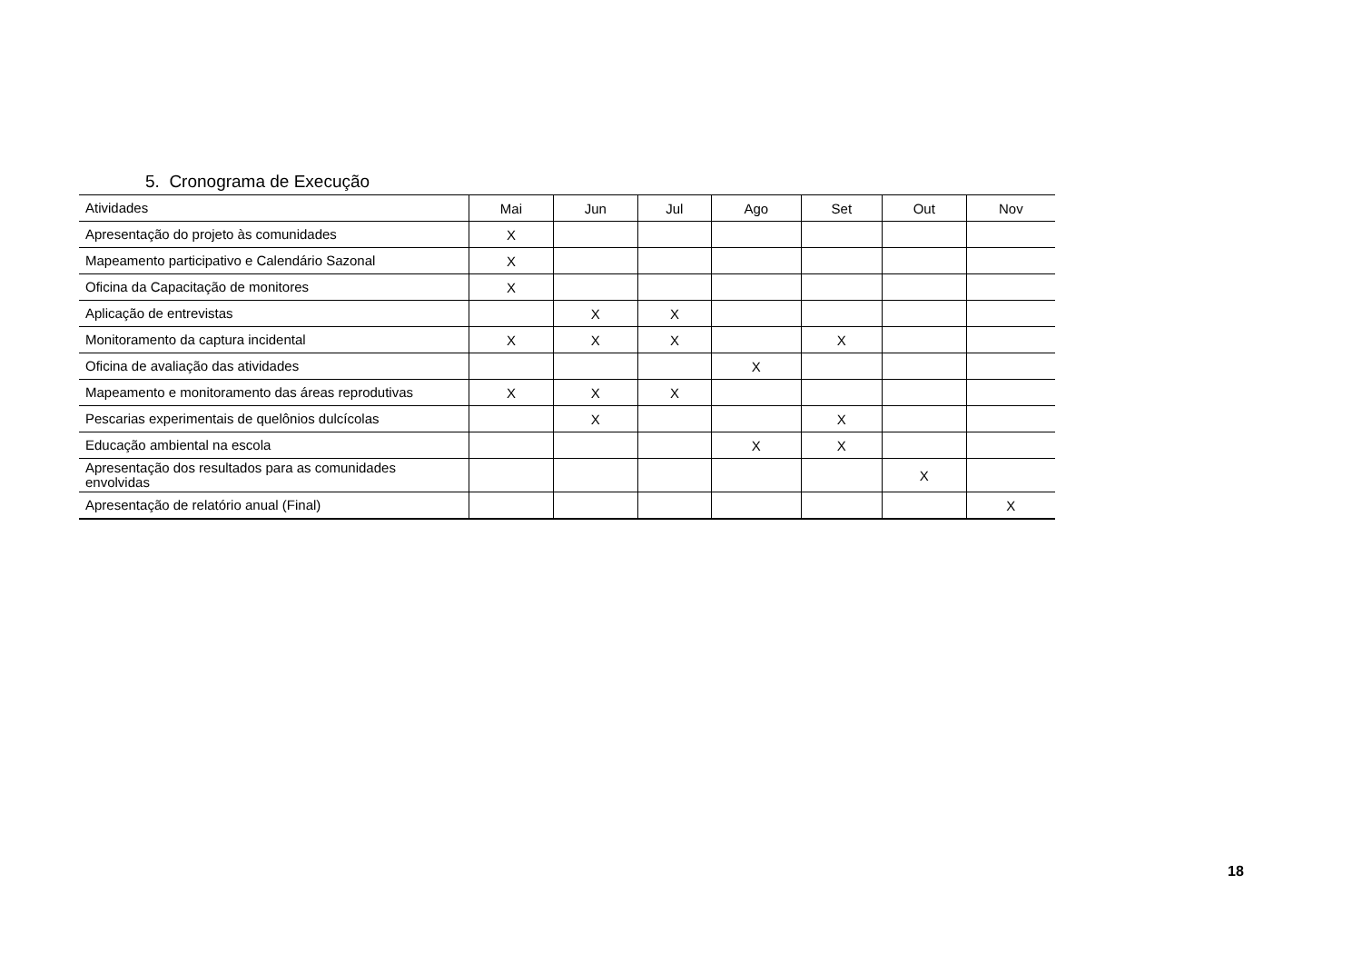5. Cronograma de Execução
| Atividades | Mai | Jun | Jul | Ago | Set | Out | Nov |
| --- | --- | --- | --- | --- | --- | --- | --- |
| Apresentação do projeto às comunidades | X | | | | | | |
| Mapeamento participativo e Calendário Sazonal | X | | | | | | |
| Oficina da Capacitação de monitores | X | | | | | | |
| Aplicação de entrevistas | | X | X | | | | |
| Monitoramento da captura incidental | X | X | X | | X | | |
| Oficina de avaliação das atividades | | | | X | | | |
| Mapeamento e monitoramento das áreas reprodutivas | X | X | X | | | | |
| Pescarias experimentais de quelônios dulcícolas | | X | | | X | | |
| Educação ambiental na escola | | | | X | X | | |
| Apresentação dos resultados para as comunidades envolvidas | | | | | | X | |
| Apresentação de relatório anual (Final) | | | | | | | X |
18